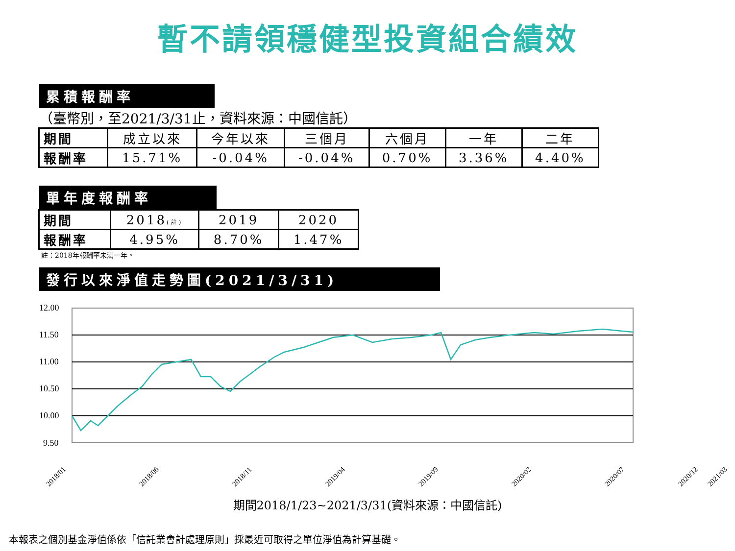暫不請領穩健型投資組合績效
累積報酬率
（臺幣別，至2021/3/31止，資料來源：中國信託）
| 期間 | 成立以來 | 今年以來 | 三個月 | 六個月 | 一年 | 二年 |
| 報酬率 | 15.71% | -0.04% | -0.04% | 0.70% | 3.36% | 4.40% |
單年度報酬率
| 期間 | 2018 (註) | 2019 | 2020 |
| 報酬率 | 4.95% | 8.70% | 1.47% |
註：2018年報酬率未滿一年。
發行以來淨值走勢圖(2021/3/31)
12.00
11.50
11.00
10.50
10.00
9.50
2018/01
2018/06
2018/11
2019/04
2019/09
2020/02
2020/07
2020/12
2021/03
期間2018/1/23~2021/3/31(資料來源：中國信託)
本報表之個別基金淨值係依「信託業會計處理原則」採最近可取得之單位淨值為計算基礎。